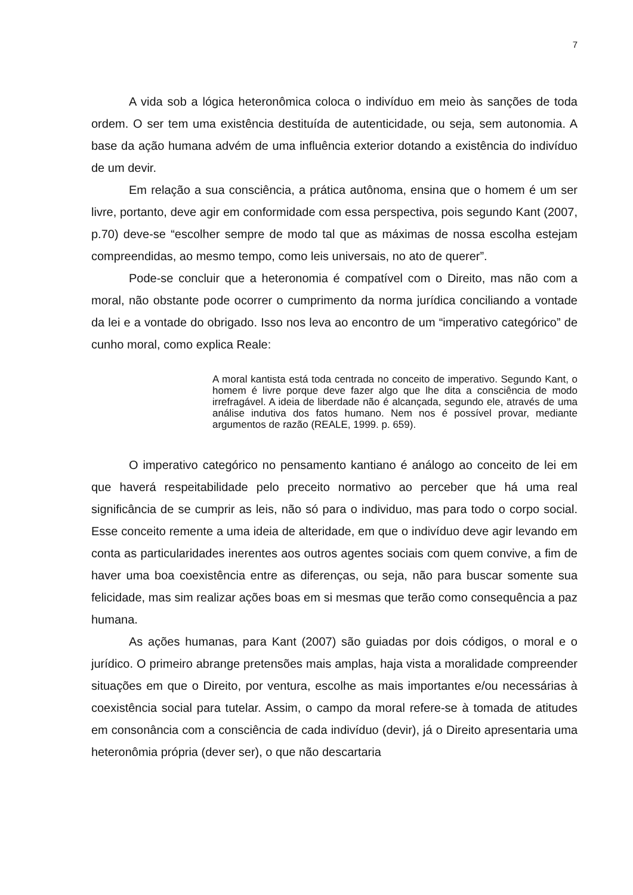7
A vida sob a lógica heteronômica coloca o indivíduo em meio às sanções de toda ordem. O ser tem uma existência destituída de autenticidade, ou seja, sem autonomia. A base da ação humana advém de uma influência exterior dotando a existência do indivíduo de um devir.
Em relação a sua consciência, a prática autônoma, ensina que o homem é um ser livre, portanto, deve agir em conformidade com essa perspectiva, pois segundo Kant (2007, p.70) deve-se “escolher sempre de modo tal que as máximas de nossa escolha estejam compreendidas, ao mesmo tempo, como leis universais, no ato de querer”.
Pode-se concluir que a heteronomia é compatível com o Direito, mas não com a moral, não obstante pode ocorrer o cumprimento da norma jurídica conciliando a vontade da lei e a vontade do obrigado. Isso nos leva ao encontro de um “imperativo categórico” de cunho moral, como explica Reale:
A moral kantista está toda centrada no conceito de imperativo. Segundo Kant, o homem é livre porque deve fazer algo que lhe dita a consciência de modo irrefragável. A ideia de liberdade não é alcançada, segundo ele, através de uma análise indutiva dos fatos humano. Nem nos é possível provar, mediante argumentos de razão (REALE, 1999. p. 659).
O imperativo categórico no pensamento kantiano é análogo ao conceito de lei em que haverá respeitabilidade pelo preceito normativo ao perceber que há uma real significância de se cumprir as leis, não só para o individuo, mas para todo o corpo social. Esse conceito remente a uma ideia de alteridade, em que o indivíduo deve agir levando em conta as particularidades inerentes aos outros agentes sociais com quem convive, a fim de haver uma boa coexistência entre as diferenças, ou seja, não para buscar somente sua felicidade, mas sim realizar ações boas em si mesmas que terão como consequência a paz humana.
As ações humanas, para Kant (2007) são guiadas por dois códigos, o moral e o jurídico. O primeiro abrange pretensões mais amplas, haja vista a moralidade compreender situações em que o Direito, por ventura, escolhe as mais importantes e/ou necessárias à coexistência social para tutelar. Assim, o campo da moral refere-se à tomada de atitudes em consonância com a consciência de cada indivíduo (devir), já o Direito apresentaria uma heteronômia própria (dever ser), o que não descartaria